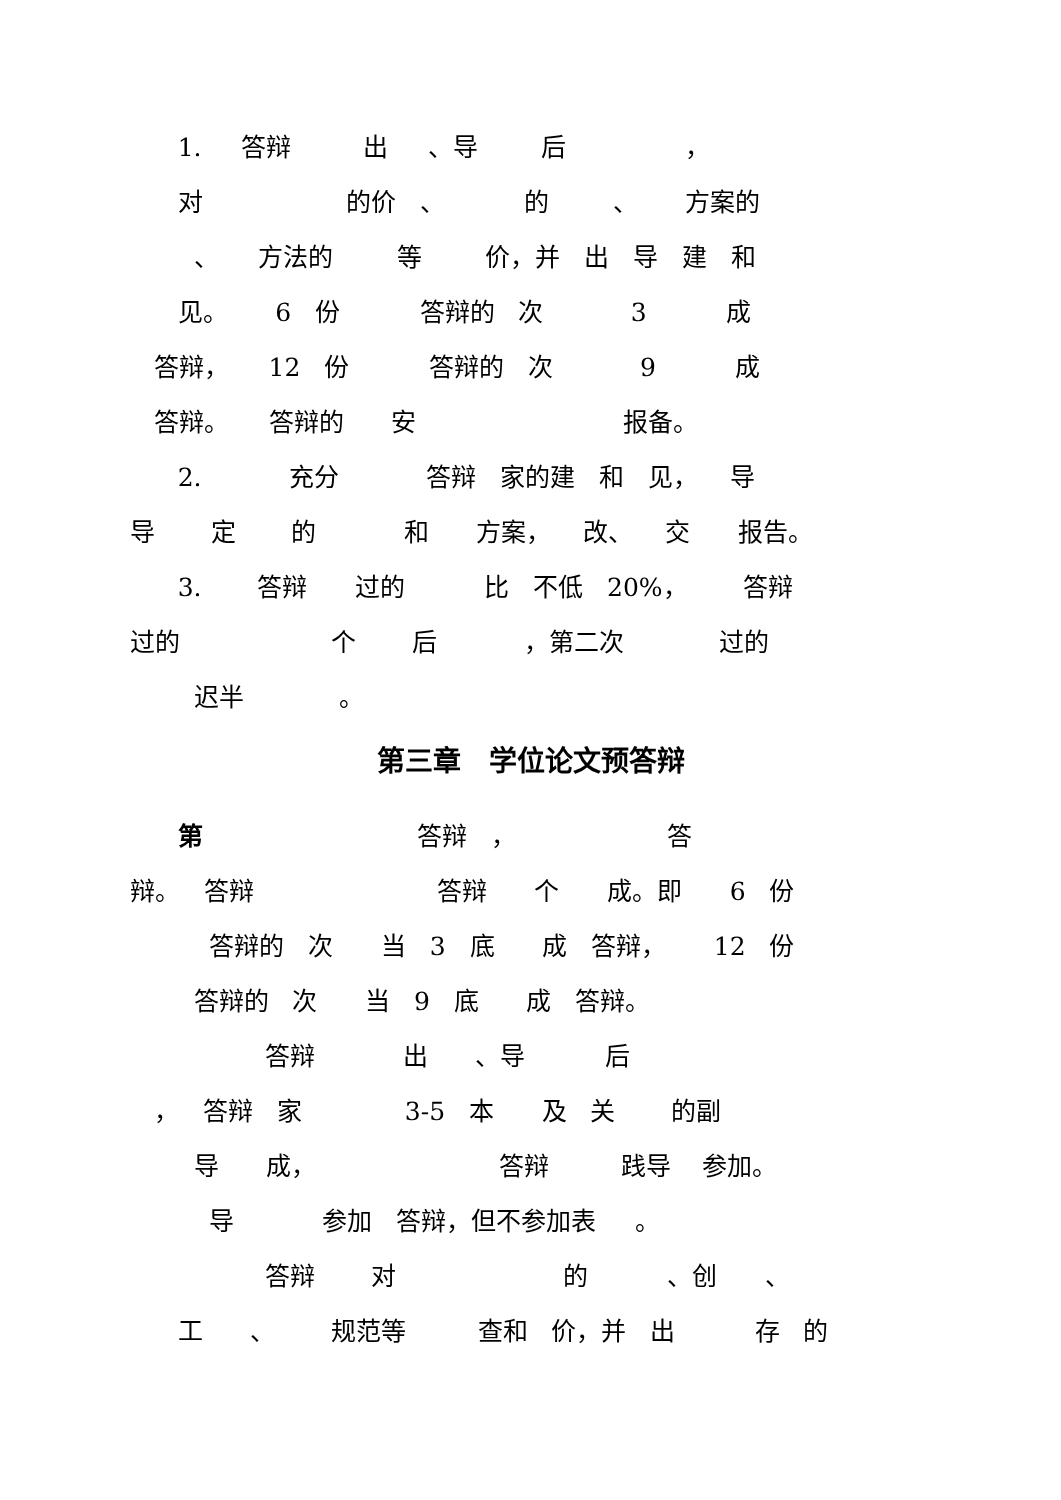1. 答辩 出 、导 后 ，
对 的价 、 的 、 方案的
、 方法的 等 价，并 出 导 建 和
见。 6 份 答辩的 次 3 成
答辩， 12 份 答辩的 次 9 成
答辩。 答辩的 安 报备。
2. 充分 答辩 家的建 和 见， 导
导 定 的 和 方案， 改、 交 报告。
3. 答辩 过的 比 不低 20%， 答辩
过的 个 后 ，第二次 过的
迟半 。
第三章　学位论文预答辩
第 答辩 ， 答
辩。 答辩 答辩 个 成。即 6 份
答辩的 次 当 3 底 成 答辩， 12 份
答辩的 次 当 9 底 成 答辩。
答辩 出 、导 后
， 答辩 家 3-5 本 及 关 的副
导 成， 答辩 践导 参加。
导 参加 答辩，但不参加表 。
答辩 对 的 、创 、
工 、 规范等 查和 价，并 出 存 的